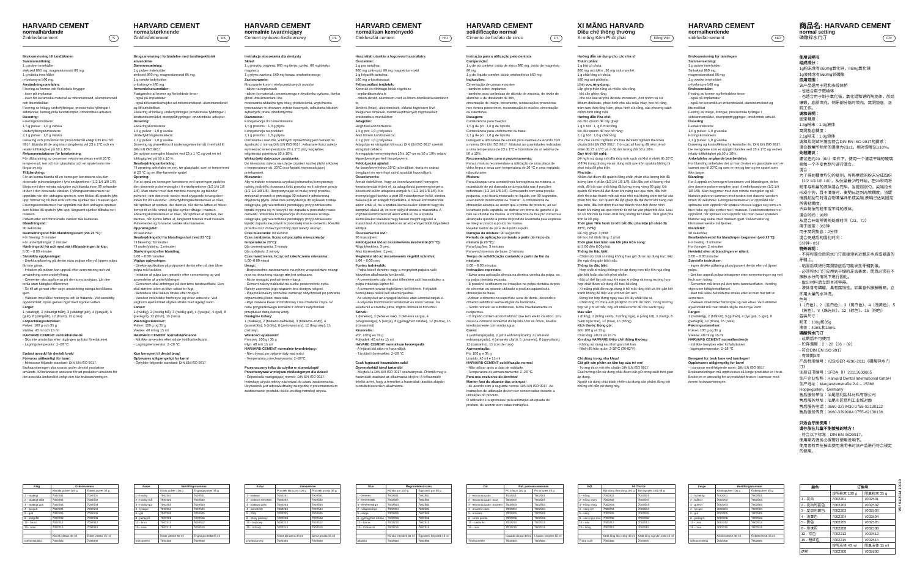HARVARD CEMENT
normalhärdande
Zinkfosfatcement S
Bruksanvisning till tandläkaren
Sammansättning:
1 g pulver innehåller:
zinkoxid 860 mg, magnesiumoxid 86 mg;
1 g vätska innehåller:
o-fosforsyra 560 mg.
Användningsområden:
Fixering av kronor och flerledade bryggor
- även på implantat
- även för keramiska material av zirkoniumoxid, aluminiumoxid och litiumdisilikat
Fixering av inlägg, underfyllningar, provisoriska fyllningar i sidotänder, konstgjorda tandstumpar, ortodontiska arbeten.
Dosering:
Fixeringskonsistens:
1,5 g pulver : 1,0 g vätska
Underfyllningskonsistens:
2,1 g pulver : 1,0 g vätska
Dosering och provklimat för provändamål enligt DIN EN ISO 9917: Blanda till de angivna mängderna vid 23 ± 1°C och en relativ luftfuktighet på 50 ± 10%.
Rekommendationer för bearbetning:
För tillblandning av cementen rekommenderas en till 20°C tempererad, ren och torr glasplatta och en spatel som inte färgar av sig.
Tillblandning:
För att kunna blanda till en homogen konsistens ska den doserade pulvermängden i fyra småportioner (1/2 1/4 1/8 1/8). Börja med den minsta mängden och blanda inom 90 sekunder ut den i den doserade vätskan. Fyllningskonsistensen har uppnåtts när den utdragna spetsen, som bildas då spateln lyfts upp, formar sig till liten krok och inte sjunker ner i massan igen. Fixeringskonsistensen har uppnåtts när den utdragna spetsen, som bildas då spateln lyfts upp, långsamt sjunker tillbaka ner i massan.
Pulverrester och förorenade vätskor ska kasseras.
Blandningstid:
90 sekunder
Bearbetningstid från blandningsstart (vid 23 °C):
För fixering: 3 minuter
För underfyllningar: 2 minuter
Härdningstid frå och med när tillblandningen är klar:
5:00 – 8:00 minuter
Särskilda upplysningar:
- Direkt applicering på dentin nära pulpan eller på öppen pulpa får inte göras.
- Irritation på pulpan kan uppstå efter cementering och vid användning som underfyllning.
- Cementen ska appliceras på den torra tandytan. Låt den torka utan fuktighet tillkommer.
- Se till att genast efter varje användning stänga behållarna igen.
- Vätskan innehåller fosforsyra och är frätande. Vid oavsiktlig ögonkontakt, spola genast ögat med mycket vatten.
Färger:
1 (vitaktigt), 2 (vitaktigt blått), 3 (vitaktigt gult), 4 (ljusgult), 5 (gult), 8 (pärlgrått), 12 (brunt), 15 (rosa)
Förpackningsstorlekar:
Pulver: 100 g och 35 g
Vätska: 40 ml och 15 ml
HARVARD CEMENT normalhärdande
- Ska inte användas efter utgången av bäst föredatumet.
- Lagringstemperatur: 2–28 °C.
Endast avsedd för dentalt bruk!
Förvaras oåtkomligt för barn!
- Motsvarar följande standard: DIN EN ISO 9917. Bruksanvisningen ska sparas under den tid produkten används. KAnvändaren ansvarar för att produkten används för det avsedda ändamålet enligt den här bruksanvisningen.
| Färg | Ordernummer | |
| --- | --- | --- |
| | Kliniskt pulver 100 g | Enkelt pulver 35 g |
| 1 - vitaktigt | 7002201 | 7002501 |
| 2 - vitaktigt blått | 7002202 | 7002502 |
| 3 - vitaktigt gult | 7002203 | 7002503 |
| 4 - ljusgult | 7002204 | 7002504 |
| 5 - gult | 7002205 | 7002505 |
| 8 - pärlgrått | 7002208 | 7002508 |
| 12 - brunt | 7002212 | 7002512 |
| 15 - rosa | 7002215 | 7002515 |
| | Klinisk vätska 40 ml | Enkel vätska 15 ml |
| Genomskinlig | 7002300 | 7002600 |
HARVARD CEMENT
normalstørknende
Zinkfosfatcement DK
Brugsanvisning i forbindelse med tandlægeklinisk anvendelse
Sammensætning:
1 g pulver indeholder:
zinkoxid 860 mg, magnesiumoxid 86 mg;
1 g væske indeholder:
o-fosforsyre 560 mg
Anvendelsesområder:
Fastgørelse af kroner og flerleddede broer
- også på implantater
- også til keramikarbejder ad zirkoniumdioxid, aluminiumdioxid og lithiumdisilikat.
Fiksering af indlæg, underfyldninger, provisoriske fyldninger i kindtandsområdet, stumppåbygninger, ortodontiske arbejder.
Dosering:
Fikseringskonsistens:
1,5 g pulver : 1,0 g væske
Underfyldningskonsistens:
2,1 g pulver : 1,0 g væske
Dosering og prøveklima til undersøgelsesformål i henhold til DIN EN ISO 9917:
De oplyste mængder blandes ved 23 ± 1 °C og ved en rel. luftfugtighed på 50 ± 10 %.
Bearbejdningsanbefaling:
Til oprøring anbefales en ren, tør glasplade, som er tempereret til 20 °C og en ikke-farvende spatel.
Oprøring:
For at opnå en homogen konsistens ved oprøringen opdeles den doserede pulvermængde i 4 enkeltportioner (1/2 1/4 1/8 1/8). Man starter med den mindste mængde og blander pulveret i den doserede væske med styrgende bevægelser inden for 90 sekunder. Underfyldningskonsistensen er nået, når spidsen af spatlen, der dannes, når denne løftes af, bliver formet til en lille vinkel og ikke synker tilbage i massen. Fikseringskonsistensen er nået, når spidsen af spatlen, der dannes, når denne løftes af, langsomt forenes med massen. Pulverrester og forurenet væske skal kasseres.
Opprøringstid:
90 sekunder
Bearbejdningstid fra blandingsstart (ved 23 °C):
Til fiksering: 3 minutter
Til underfyldning: 2 minutter
Størkningstid efter blanding:
5:00 – 8:00 minutter
Vigtige oplysninger:
- Direkte applikation på pulpanært dentin eller på den åbne pulpa må frarådes.
- Irritation af pulpa kan optræde efter cementering og ved anvendelse af underfyldninger.
- Cementen skal anbringes på den tørre tandoverflade. Den skal størkne uden at blive udsat for fugt.
- Beholdere skal lukkes straks efter brugen.
- Væsken indeholder fosforsyre og virker ætsende. Ved uagtsom øjenkontakt skylles straks med rigeligt vand.
Farver:
1 (hvidlig), 2 (hvidlig blå), 3 (hvidlig gul), 4 (lysegul), 5 (gul), 8 (perlegrå), 12 (brun), 15 (rosa)
Pakningsstørrelser:
Pulver: 100 g og 35 g
Væske: 40 ml og 15 ml
HARVARD CEMENT normalstørknende
- Må ikke anvendes efter sidste holdbarhedsdato.
- Lagringstemperatur: 2–28 °C.
Kun beregnet til dental brug!
Opbevares utilgængeligt for børn!
- Opfylder følgende standard: DIN EN ISO 9917.
| Farve | Bestillingsnummer | |
| --- | --- | --- |
| | Klinik pulver 100 g | Engangspulver 35 g |
| 1 - hvidlig | 7002201 | 7002501 |
| 2 - hvidlig-blå | 7002202 | 7002502 |
| 3 - hvidlig-gul | 7002203 | 7002503 |
| 4 - lysegul | 7002204 | 7002504 |
| 5 - gul | 7002205 | 7002505 |
| 8 - perlegrå | 7002208 | 7002508 |
| 12 - brun | 7002212 | 7002512 |
| 15 - rosa | 7002215 | 7002515 |
| | Klinik væske 40 ml | Engangsvæske15 ml |
| transparent | 7002300 | 7002600 |
HARVARD CEMENT
normalnie twardniejący
Cement cynkowo-fosforanowy PL
Instrukcja stosowania dla dentysty
Skład:
1 g proszku zawiera: 860 mg tlenku cynku, 86 mg tlenku magnezu;
1 g płynu zawiera: 560 mg kwasu ortofosforowego
Zastosowanie:
Mocowanie koron i wieloczęściowych mostów
- także na implantach
- także do materiału ceramicznego z dwutlenku cyrkonu, tlenku glinu i dwukrzemianu litu,
mocowania wkładów typu inlay, podścielenia, wypełnienia tymczasowe w obszarze zębów bocznych, odbudowa kikutów zębowych, prace ortodontyczne.
Dozowanie:
Konsystencja do cementowania:
1,5 g proszku : 1,0 g płynu
Konsystencja na podkład:
2,1 g proszku : 1,0 g płynu
Dozowanie i warunki, w których sprawdzany jest cement na zgodność z normą DIN EN ISO 9917: wskazane ilości należy wymieszać w temperaturze 23 ± 1°C przy względnej wilgotności powietrza 50 ± 10%.
Wskazówki dotyczące zarabiania:
Do mieszania zaleca się użycie czystej i suchej płytki szklanej o temperaturze ok. 20°C oraz łopatki niepowodującej przebarwień.
Mieszanie:
Aby w trakcie mieszania uzyskać jednorodną konsystencję należy podzielić dozowana ilość proszku na 4 odrębne porcje (1/2 1/4 1/8 1/8). Rozpoczynając od małej porcji proszku, zmieszać proszek w przeciągu 90 sekund z odmierzoną objętością płynu. Właściwa konsystencja do wylewek zostaje osiągnięta, gdy wierzchołek powstający przy podniesieniu łopatki wygina się w haczyk i nie zapada w pozostałej masie cementu. Właściwa konsystencja do mocowania zostaje osiągnięta, gdy wierzchołek powstający przy podniesieniu łopatki zapada się powoli w pozostałej masie cementu. Resztki proszku oraz zanieczyszczony płyn należy usunąć.
Czas mieszania: 90 sekund
Czas zarabiania, licząc od początku mieszania (w temperaturze 23°C):
Dla cementowania: 3 minuty
Dla podkładu: 2 minuty
Czas twardnienia, licząc od zakończenia mieszania:
5:00–8:00 minut
Uwagi:
- Bezpośrednie zastosowanie na zębinę w sąsiedztwie miazgi oraz na obnażoną miazgę nie jest wskazane.
- Może wystąpić podrażnienie miazgi.
- Cement należy nakładać na suche powierzchnie zęba. Należy zapewnić jego wiązanie bez dostępu wilgoci.
- Pojemniki należy szczelnie zamknąć natychmiast po pobraniu odpowiedniej ilości materiału.
- Płyn zawiera kwas ortofosforowy i ma działanie żrące. W razie przypadkowego kontaktu z oczami natychmiast przepłukać dużą ilością wody.
Dostępne kolory:
1 (białawy), 2 (białawo-niebieski), 3 (białawo--żółty), 4 (jasnożółty), 5 (żółty), 8 (perłowoszary), 12 (brązowy), 15 (różowy).
Wielkości opakowań:
Proszek: 100 g i 35 g
Płyn: 40 ml i 15 ml
HARVARD CEMENT normalnie twardniejący:
- Nie używać po upływie daty ważności.
- Temperatura przechowywania: 2–28°C.
Przeznaczony tylko do użytku w stomatologii!
Przechowywać w miejscu niedostępnym dla dzieci!
- Odpowiada następującej normie: DIN EN ISO 9917. Instrukcję użycia należy zachować do czasu zastosowania. Użytkownik jest odpowiedzialny za zgodne z przeznaczeniem zastosowanie produktu ściśle według instrukcji użycia.
| Kolor | Zamówienie | |
| --- | --- | --- |
| | Proszek kliniczny 100 g | Proszek prosty 35 g |
| 1 - białawy | 7002201 | 7002501 |
| 2 - białawo-niebieski | 7002202 | 7002502 |
| 3 - białawo-żółty | 7002203 | 7002503 |
| 4 - jasnożółty | 7002204 | 7002504 |
| 5 - żółty | 7002205 | 7002505 |
| 8 - szary perłowy | 7002208 | 7002508 |
| 12 - brązowy | 7002212 | 7002512 |
| 15 - różowy | 7002215 | 7002515 |
| | Ciecz kliniczna 40 ml | Ciecz prosta 15 ml |
| przezroczysty | 7002300 | 7002600 |
HARVARD CEMENT
normálisan keményedő
Cinkfoszfát cement HU
Használati utasítás a fogorvosi használatra
Összetétel:
1 g por tartalma:
860 mg cink-oxid, 86 mg magnézium-oxid
1 g folyadék tartalma:
560 mg o-foszforsavat
Felhasználási területek:
Koronák és többtagú hidak rögzítése
- implantátumokra is
- cirkon-dioxid, alumínium-oxid és lítium-diszilikát kerámiához is,
Betétek (inlay), alsó tömések, oldalsó fogrészen lévő ideiglenes tömések, csonkfelépítmények rögzítéséhez, ortodontikus munkákhoz
Adagolás:
Rögzítési konzisztencia:
1,5 g por: 1,0 g folyadék
Alsó tömési konzisztencia:
2,1 g por: 1,0 g folyadék
Adagolás és vizsgálati klíma az DIN EN ISO 9917 szerinti vizsgálati célokra:
A megadott mennyiségeket 23 ± 1C°-on és 50 ± 10% relatív légnedvességen kell összekeverni.
Feldolgozási ajánlat:
Az összekeveréshez 20°C-ra beállított, tiszta és száraz üveglapot és nem fogó színű spatulát használjunk.
Összekeverés:
Annak érdekében, hogy az összekeverésnél homogén konzisztenciát érjünk el, az adagolandó pormennyiséget a következő külön adagokra osztjuk fel (1/2 1/4 1/8 1/8). Kis mennyiséggel kezdve a port 90 másodpercen belül, simítva bekeverjük az adagolt folyadékba. A tömési konzisztenciát akkor értük el, ha a spatula kiemelésekor kihúzott hegy kis kampóvá alakul át, és nem süllyed vissza a masszába. A rögzítési konzisztenciát akkor értük el, ha a spatula kiemelésekor kialakuló hegy lassan megint egyesül a masszával. A pormaradékot és az elszennyeződött folyadékot köntjük.
Összekeverési idő :
90 másodperc
Feldolgozási idő az összekeverés kezdetétől (23 °C):
Rögzítésekhez: 3 perc
Alsó tömésekhez: 2 perc
Megkötési idő az összekeverés végétől számítva:
5:00 – 8:00 perc
Fontos tudnivalók:
- Pulpa közeli dentinre vagy a megnyitott pulpára való közvetlen alkalmazás kerülendő.
- A cementezés után és alsó töltésként való használatkor a pulpa irritációja léphet fel.
- A cementet száraz fogfelületre kell felvinni. Folyadék hozzájutása nélkül kell kikeményednie.
- Az edényeket az anyagok kivétele után azonnal zárjuk el.
- A folyadék foszforsavat tartalamaz és maró hatású. Ha véletlenül a szembe jutna, rögtön öblítsük ki bő vízzel.
Színek:
1 (fehéres), 2 (fehéres kék), 3 (fehéres sárga), 4 (világossárga), 5 (sárga), 8 (gyöngyház szürke), 12 (barna), 15 (rózsaszínű)
Kiszerelés:
Por: 100 g és 35 g
Folyadék: 40 ml és 15 ml
HAVARD CEMENT normálisan keményedő
- A lejárati idő után ne használjuk.
- Tárolási hőmérséklet: 2–28 °C.
Csak fogászati használatra való!
Gyermekektől távol tartandó!
- Megfelel a DIN EN ISO 9917 szabványnak. Őrizzük meg a használati utasítást az alkalmazás idejére! A felhasználó felelős azért, hogy a terméket a használati utasítás alapján rendeltetésszerűen alkalmazza.
| Szín | Megrendelési szám | |
| --- | --- | --- |
| | Klinika por 100 g | Egyszerű por 35 g |
| 1 - fehéres | 7002201 | 7002501 |
| 2 - fehéreskék | 7002202 | 7002502 |
| 3 - fehéressárga | 7002203 | 7002503 |
| 4 - világossárga | 7002204 | 7002504 |
| 5 - sárga | 7002205 | 7002505 |
| 8 - gyöngyház szürke | 7002208 | 7002508 |
| 12 - barna | 7002212 | 7002512 |
| 15 - rózsaszín | 7002215 | 7002515 |
| | Klinika folyadék 40 ml | Egyszerű folyadék 15 ml |
| átlátszó | 7002300 | 7002600 |
HARVARD CEMENT
solidificação normal
Cimento de fosfato de zinco PT
Instrução para a utilização pelo dentista
Composição:
1 g de pó contém: óxido de zinco 860 mg, óxido de magnésio 86 mg
1 g de líquido contém: ácido ortofosfórico 560 mg
Indicações:
Cimentação de coroas e pontes
- também sobre implantes
- também para cerâmicas de dióxido de zircónia, de óxido de alumínio e de dissilicato de lítio,
cimentação de Inlays, forramento, restaurações provisórias nos dentes posteriores, reconstrução de núcleo, cimentação de retentores.
Dosagem:
Consistência para fixação:
1,5 g de pó : 1,0 g de líquido
Consistência para enchimento de base:
2,1 g de pó : 1,0 g de líquido
Dosagem e atmosfera de ensaio para exames de acordo com a norma DIN EN ISO 9917: Misturar as quantidades indicadas a uma temperatura de 23 ± 1°C e húmidade do ar relativa de 50 ± 10%.
Recomendações para o processamento:
Para a mistura recomendase a utilização de uma placa de vidro limpa e seca com temperatura de 20 °C e uma espátula nãocolorante.
Mistura:
Para alcançar uma consistência homogénea na mistura, a quantidade de pó doseada será repartida nas 4 porções individuais (1/2 1/4 1/8 1/8). Começando com uma porção pequena, o pó ficará misturado no líquido, em 90 segundos, executando movimentos de "barrar". A consistência de obturação alcança-se assim que a ponta do produto, ao ser levantado pela espátula, se dobrar em forma de gancho e já não se afundar na massa. A consistência de fixação correcta é alcançada quando a ponta do produto levantada pela espátula se integrar pouco a pouco na massa.
Rejeitar restos de pó e de líquido sujado.
Duração da mistura: 90 segundos
Período de aplicação contando a partir do início da mistura (a 23 °C):
Para fixações: 3 minutos
Para enchimentos de base: 2 minutos
Tempo de solidificação contando a partir do fim da mistura:
5:00 – 8:00 minutos
Instruções especiais:
- Evitar uma aplicação directa na dentina vizinha da polpa, ou na polpa dentária exposta.
- É possível verificarem-se irritações na polpa dentária depois de cimentar ou quando utilizado o produto aquando da obturação de base.
- Aplicar o cimento na superfície seca do dente, devendo o cimento solidificar semvestígios de humidade.
- Tendo retirado as substâncias, feche imediatamente os recipientes.
- O líquido contém ácido fosfórico que tem efeito cáustico. Em caso de contacto acidental do líquido com os olhos, laválos imediatamente com muita água.
Cores:
1 (esbranquiçado), 2 (azul esbranquiçado), 3 (amarelo esbranquiçado), 4 (amarelo claro), 5 (amarelo), 8 (aperolado), 12 (castanho), 15 (cor de rosa)
Apresentação:
Pó: 100 g e 35 g
Líquido: 40 ml e 15 ml
HARVARD CEMENT solidificação normal
- Não utilizar após a data de validade.
- Temperatura de armazenamento: 2–28 °C.
Para uso exclusivo do dentista!
Manter fora do alcance das crianças!
- de acordo com a seguinte norma: DIN EN ISO 9917. As Instruções de utilização devem ser conservadas durante a utilização do produto.
O utilizador é responsável pela utilização adequada do produto, de acordo com estas instruções.
| Cor | Ref. para encomendas | |
| --- | --- | --- |
| | Pó clínico 100 g | Pó simples 35 g |
| 1 - esbranquiçado | 7002201 | 7002501 |
| 2 - esbranquiçado- azul | 7002202 | 7002502 |
| 3 - esbranquiçado- amarelo | 7002203 | 7002503 |
| 4 - amarelo claro | 7002204 | 7002504 |
| 5 - amarelo | 7002205 | 7002505 |
| 8 - cinza pérola | 7002208 | 7002508 |
| 12 - castanho | 7002212 | 7002512 |
| 15 - rosa | 7002215 | 7002515 |
| | Líquido clínico 40 ml | Líquido simples 15 ml |
| Transparente | 7002300 | 7002600 |
XI MĂNG HARVARD
Điều chế thông thường
Xi măng Kẽm Phốt phát Tiếng Việt
Hướng dẫn sử dụng cho các nha sĩ
Thành phần:
1 g bột có chứa:
860 mg oxít kẽm , 86 mg oxít ma-nhê;
1 g chất lỏng có chứa:
560 mg axit phốtpho.
Lĩnh vực ứng dụng:
Lắp ghép thân răng và nhiều cầu răng
- khi cấy ghép răng
- cho các loại sứ phủ dioxide zirconium, ôxít nhôm và sứ lithium disilicate, phục hình cho cầu mão inlay, bọc hố răng, trám tạm thời răng hàm, phục hình cùi răng, các phương cách chỉnh hình răng mặt.
Hướng dẫn Pha chế:
Độ đặc quánh để cấy ghép:
1 g,5 bột : 1, g 0 chất lỏng
Độ đặc quánh để bọc hố răng:
2,1 g bột : 1,0 g chất lỏng
Pha chế và thử nghiệm khí hậu để kiểm nghiệm theo tiêu chuẩn DIN EN ISO 9917: Trộn các số lượng đã nêu trên ở nhiệt độ 23 ± 1°C và ở độ ẩm tương đối 50 ± 10%.
Quy trình Đề nghị:
Để nghị sử dụng một đĩa thủy tinh sạch và khô ở nhiệt độ 20°C (68°F) trong phòng và sử dụng một que trộn spatula không bị phai màu để pha trộn.
Pha trộn:
Nhằm đạt được độ quánh đồng chất, phân chia lượng bột đã lường làm 4 phần (1/2 1/4 1/8 1/8). Bắt đầu với số lượng nhỏ nhất, đổ bột vào chất lỏng đã lường trong vòng 90 giây. Độ quánh để trám đã đạt được khi nâng cao que trộn, đầu bột dính theo tạo thành một cái móc nhỏ mà không chìm trở lại vào phần bột đèo. Độ quánh để lắp ghép đã đạt được khi nâng cao que trộn, đầu bột dính theo tạo thành nhọn bột được hình thành khi nâng cái que trộn từ từ trở lại vào phần bột đèo. Loại bỏ số bột còn lại hoặc chất lỏng không tinh khiết. Thời gian pha trộn là 90 giây.
Thời gian Tiến hành từ khi bắt đầu pha trộn (ở nhiệt độ 23°C, 72°F):
Để cấy ghép: 3 phút
Để bọc hố rãnh răng: 2 phút
Thời gian hàn trám sau khi pha trộn xong:
từ 5:00 đến 8:00 phút
Thông tin Đặc biệt:
- Chất hợp chất xi măng không bao giờ được áp dụng trực tiếp lên ngà răng gần bột hoặc
Thông tin đặc biệt:
- Hợp chất xi măng không nên áp dụng trực tiếp lên ngà răng gần bột hoặc vào bột phơi nhiễm.
- Bột có thể làm rát sau khi trám xi măng và trong trường hợp hợp chất được sử dụng để bọc hố răng.
- Xi măng phải được áp dụng ở bề mặt răng khô và khi gắn kết tránh không để tiếp xúc với nơi ẩm ướt.
- Đóng kín hộp đựng ngay sau khi lấy chất liệu ra.
- Chất lỏng có chứa axit photpho có tính ăn mòn. Trong trường hợp vô ý bị vô mắt, hãy xối nhiều nước để rửa sạch ngay.
Màu sắc:
1 (trắng), 2 (trắng xanh), 3 (trắng ngà), 4 (vàng lợt), 5 (vàng), 8 (xám ngọc trai), 12 (nâu), 15 (hồng)
Kích thước Đóng gói:
Bột: 100 g và 35 g
Chất lỏng: 40 ml và 15 ml
Xi măng HARVARD Điều chế thông thường
- Không sử dụng sau thời gian hết hạn.
- Nhiệt độ bảo quản: 2-28°C (36-82°F).
Chỉ dùng trong nha khoa!
Cất giữ sản phẩm xa tầm tay của trẻ em!
- Tương thích với tiêu chuẩn DIN EN ISO 9917.
Các hướng dẫn sử dụng phải được cất giữ trong suốt thời gian áp dụng.
Người sử dụng chịu trách nhiệm áp dụng sản phẩm đúng với những chỉ dẫn sử dụng này.
| Bột | Số Thứ tự | |
| --- | --- | --- |
| | Bột dùng lâm sàng 100 g | Bột nguyên chất 35 g |
| 1 - trắng | 7002201 | 7002501 |
| 2 - trắng xanh | 7002202 | 7002502 |
| 3 - trắng vàng | 7002203 | 7002503 |
| 4 - vàng lợt | 7002204 | 7002504 |
| 5 - vàng | 7002205 | 7002505 |
| 8 - xám ngọc trai | 7002208 | 7002508 |
| 12 - nâu | 7002212 | 7002512 |
| 15 - hồng | 7002215 | 7002515 |
| | Chất lỏng lâm sàng 40 ml | Chất lỏng nguyên chất 15 ml |
| Trong suốt | 7002300 | 7002600 |
HARVARD CEMENT
normalherdende
sinkfosfat-sement NO
Bruksanvisning for tannlegen
Sammensetning:
1 g pulver inneholder:
Sinkoksid 860 mg,
magnesiumoksid 86 mg;
1 g væske inneholder:
o-fosforsyre 560 mg
Bruksområder:
Festing av kroner og flerleddete broer
- også på implantater
- også for keramikk av zirkondioksid, aluminiumoksid og litiumsilikat
Festing av inlays, foringer, provisoriske fyllinger i sidetannområdet, stumpoppbygginger, ortodontisk arbeid.
Dosering:
Festekonsistens:
1,5 g pulver: 1,0 g væske
Foringskonsistens:
2,1 g pulver: 1,0 g væske
Dosering og kontrollklima for kontroller iht. DIN EN ISO 9917: De mengdene som er oppgitt blandes ved 23 ± 1°C og ved en relativ luftfuktighet på 50 ± 10%.
Anbefalelse angående bearbeidelse:
For blanding anbefales det at man bruker en glassplate som er varmet opp til 20°C og som er ren og tørr og en spatel som ikke farger.
Blanding:
For å oppnå en homogen konsistens ved blandingen, deles den doserte pulvermengden opp i 4 enkeltporsjoner (1/2 1/4 1/8 1/8). Man begynner med den minste mengden og så blandes pulveret sammen med resten den doserte væsken innen 90 sekunder. Foringskonsistensen er oppnådd når spissene som oppstår når spatelen heves legger seg som en liten hake og ikke synker ned i massen. Festekonsistensen er oppnådd, når spissen som oppstår når man hever spatelen blander seg sakte med massen igjen. Pulverrester og tilsmusset væske må fjernes.
Blandetid:
90 sekunder
Bearbeidelsestid fra blandingen begynner (ved 23°C):
For festing: 3 minutter
For foringer: 2 minutter
Herdetid etter at blandingen er utført:
5:00 – 8:00 minutter
Spesielle instrukser:
- Ingen direkte påføring på pulpanært dentin eller på åpnet pulpa.
- Det kan oppstå pulpa-irritasjoner etter sementeringen og ved bruk som foring.
- Sementen må føres på den tørre tannoverflaten. Herding skjer uten fuktighetstilførsel.
- Man må lukke beholderne straks etter at man har tatt ut sementen.
- Væsken inneholder fosforsyre og den etser. Ved utilsiktet øyekontakt må man straks skylle med mye vann.
Farger:
1 (hvitaktig), 2 (blåhvit), 3 (gulhvit), 4 (lys gul), 5 (gul), 8 (perlegrå), 12 (brun), 15 (rosa)
Pakningsstørrelser:
Pulver: 100 g og 35 g
Væske: 40 ml og 15 ml
HARVARD CEMENT normalherdende
- må ikke benyttes etter forfallsdatoen.
- lagringstemperatur: 2–28 °C.
Beregnet for bruk bare ved tannleger!
Oppbevares utilgjengelig for barn!
- i samsvar med følgende norm: DIN EN ISO 9917. Bruksanvisningen må oppbevares så lenge produktet er i bruk. Brukeren er ansvarlig for at produktet brukes i samsvar med denne bruksanvisningen.
| Farge | Bestillingsnummer | |
| --- | --- | --- |
| | Klinikkpulver 100 g | Enkeltpulver 35 g |
| 1 - hvitaktig | 7002201 | 7002501 |
| 2 - blåhvit | 7002202 | 7002502 |
| 3 - gulhvit | 7002203 | 7002503 |
| 4 - lys gul | 7002204 | 7002504 |
| 5 - gul | 7002205 | 7002505 |
| 8 - perlegrå | 7002208 | 7002508 |
| 12 - brun | 7002212 | 7002512 |
| 15 - rosa | 7002215 | 7002515 |
| | Klinikkvæske 40 ml | Enkeltvæske 15 ml |
| Gjennomsiktig | 7002300 | 7002600 |
商品名: HARVARD CEMENT
normal setting
磷酸锌水门汀 CN
使用说明书
组成成分：
1g粉末含有860mg氧化锌，86mg氧化镁
1g液体含有560mg邻磷酸
应用范围：
该产品适用于冠和多段体桥
- 也适合用于嵌植体
- 也适合用于制于氧化锆，氧化铝和锂的陶瓷体，胶结镶嵌，底部填充，侧牙部分临时填充，窝洞垫底，正畸工作。
调和说明：
固定稠度：
1.5g粉末：1.0g液体
窝洞垫底稠度：
2.1g粉末：1.0g液体
调和及测试环境应符合DIN EN ISO 9917的要求：
混合数量所标示的温度为23±1，相对湿度50±10%。
处理建议：
建议在约20（68）条件下，使用一个清洁干燥的玻璃板和一个不变色刮勺进行混合。
混合：
为了得到稠度均匀的糊剂，将称量后的粉末分成四份（1/2 1/4 1/8 1/8），从份量最少的开始，在90秒内将粉末与称量的液体混合完毕。当提起刮勺，尖端拉长形成小钩，且不滴落时，表明已达到充填稠度。当缓慢提起刮勺时混合物滴落并形成尖端,表明已达到固定所需粘稠度。
丢弃剩余的粉末或不纯的液体。
混合时间：90秒
从混合开始所需的处理时间（23，72）
用于固定：3分钟
用于窝洞垫底：2分钟
混合完成后的固化时间：
5分钟~ 8分
特殊说明：
- 不得将混合后的水门汀直接涂到近髓牙本质或暴露的牙髓上。
- 粘固后或进行窝洞垫底后可能发生牙髓刺激。
- 必须将水门汀应用到干燥的牙齿表面，而且必须在不接触水分的情况下进行固化。
- 取出材料后立即关闭容器。
- 液体含有磷酸，具有腐蚀性。如果意外接触眼睛，立即用大量的水冲洗。
色号：
1（白色）、2（蓝白色）、3（黄白色）、4（浅黄色）、5（黄色）、8（珠光灰）、12（棕色）、15（粉色）
包装尺寸：
粉末：100g和35g
液体：40mL和15mL
磷酸锌水门汀
- 过期后不可使用
- 贮存温度：2 ~ 28（36 ~ 82）
- 符合DIN EN ISO 9917
- 有效期3年
产品标准编号：YZB/GER 4290-2011《磷酸锌水门汀》
注册证书编号：SFDA（I）20113633605
生产企业名称：Harvard Dental International GmbH
生产地址：Margaretenstraße 2-4 – 15366 Hoppegarten，Germany
售后服务单位：汕尾信利齿科材料有限公司
售后服务地址：汕尾市区信利工业城对面
售后服务电话：0660-3378430 0755-82138122
售后服务传真：0660-3399084 0755-82138136
只适合牙医使用！
请存放在儿童不能接触的地方！
- 符合以下标准：DIN EN ISO9917。
使用期内请务必保管好使用说明书。
使用者有责任按此使用说明书对该产品进行符合规定的使用。
| 颜色 | 订购号 | |
| --- | --- | --- |
| | 诊所粉末 100 g | 简单粉末 35 g |
| 1 - 发白 | 7002201 | 7002501 |
| 2 - 发白的蓝色 | 7002202 | 7002502 |
| 3 - 发白的黄色 | 7002203 | 7002503 |
| 4 - 浅黄色 | 7002204 | 7002504 |
| 5 - 黄色 | 7002205 | 7002505 |
| 8 - 珍珠灰 | 7002208 | 7002508 |
| 12 - 棕色 | 7002212 | 7002512 |
| 15 - 粉红色 | 7002215 | 7002515 |
| | 诊所液体 40 ml | 简单液体 15 ml |
| 透明 | 7002300 | 7002600 |
V07 01/2014 10010